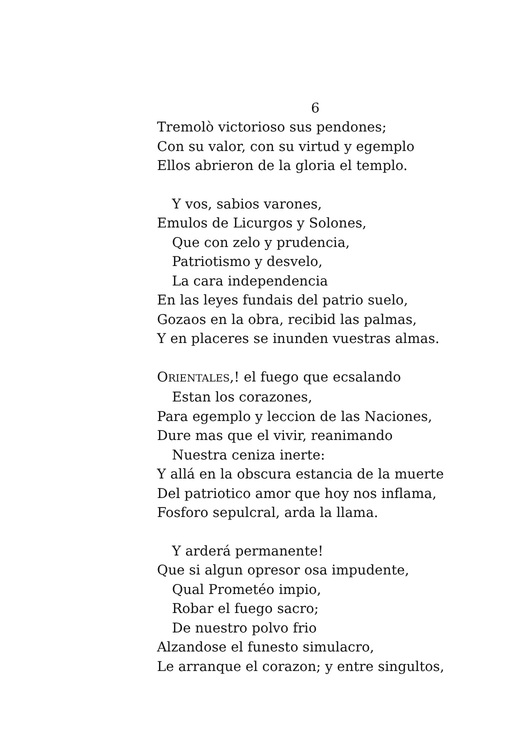6
Tremolò victorioso sus pendones;
Con su valor, con su virtud y egemplo
Ellos abrieron de la gloria el templo.
Y vos, sabios varones,
Emulos de Licurgos y Solones,
Que con zelo y prudencia,
Patriotismo y desvelo,
La cara independencia
En las leyes fundais del patrio suelo,
Gozaos en la obra, recibid las palmas,
Y en placeres se inunden vuestras almas.
ORIENTALES,! el fuego que ecsalando
Estan los corazones,
Para egemplo y leccion de las Naciones,
Dure mas que el vivir, reanimando
Nuestra ceniza inerte:
Y allá en la obscura estancia de la muerte
Del patriotico amor que hoy nos inflama,
Fosforo sepulcral, arda la llama.
Y arderá permanente!
Que si algun opresor osa impudente,
Qual Prometéo impio,
Robar el fuego sacro;
De nuestro polvo frio
Alzandose el funesto simulacro,
Le arranque el corazon; y entre singultos,